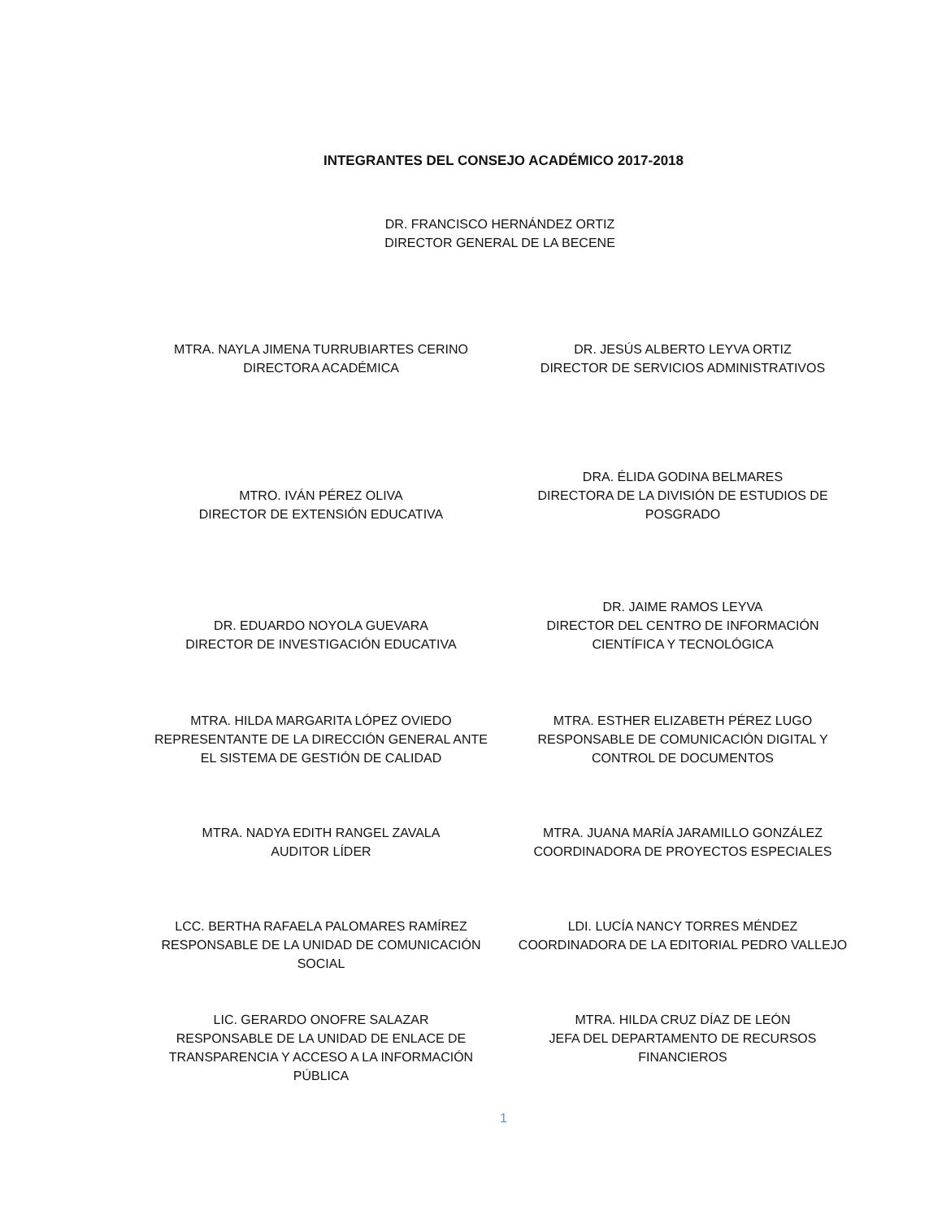INTEGRANTES DEL CONSEJO ACADÉMICO 2017-2018
DR. FRANCISCO HERNÁNDEZ ORTIZ
DIRECTOR GENERAL DE LA BECENE
MTRA. NAYLA JIMENA TURRUBIARTES CERINO
DIRECTORA ACADÉMICA
DR. JESÚS ALBERTO LEYVA ORTIZ
DIRECTOR DE SERVICIOS ADMINISTRATIVOS
MTRO. IVÁN PÉREZ OLIVA
DIRECTOR DE EXTENSIÓN EDUCATIVA
DRA. ÉLIDA GODINA BELMARES
DIRECTORA DE LA DIVISIÓN DE ESTUDIOS DE POSGRADO
DR. EDUARDO NOYOLA GUEVARA
DIRECTOR DE INVESTIGACIÓN EDUCATIVA
DR. JAIME RAMOS LEYVA
DIRECTOR DEL CENTRO DE INFORMACIÓN CIENTÍFICA Y TECNOLÓGICA
MTRA. HILDA MARGARITA LÓPEZ OVIEDO
REPRESENTANTE DE LA DIRECCIÓN GENERAL ANTE EL SISTEMA DE GESTIÓN DE CALIDAD
MTRA. ESTHER ELIZABETH PÉREZ LUGO
RESPONSABLE DE COMUNICACIÓN DIGITAL Y CONTROL DE DOCUMENTOS
MTRA. NADYA EDITH RANGEL ZAVALA
AUDITOR LÍDER
MTRA. JUANA MARÍA JARAMILLO GONZÁLEZ
COORDINADORA DE PROYECTOS ESPECIALES
LCC. BERTHA RAFAELA PALOMARES RAMÍREZ
RESPONSABLE DE LA UNIDAD DE COMUNICACIÓN SOCIAL
LDI. LUCÍA NANCY TORRES MÉNDEZ
COORDINADORA DE LA EDITORIAL PEDRO VALLEJO
LIC. GERARDO ONOFRE SALAZAR
RESPONSABLE DE LA UNIDAD DE ENLACE DE TRANSPARENCIA Y ACCESO A LA INFORMACIÓN PÚBLICA
MTRA. HILDA CRUZ DÍAZ DE LEÓN
JEFA DEL DEPARTAMENTO DE RECURSOS FINANCIEROS
1